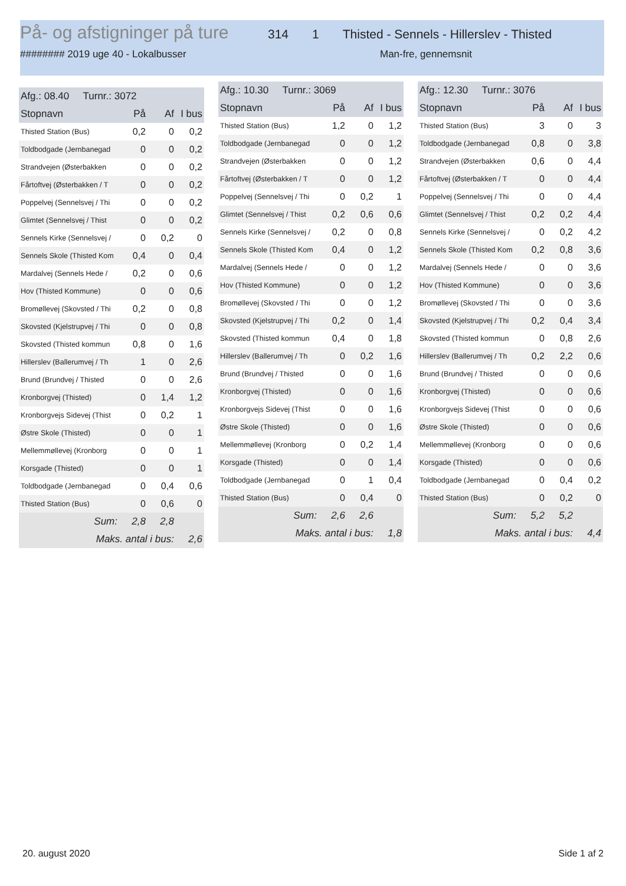På- og afstigninger på ture
314 1 Thisted - Sennels - Hillerslev - Thisted
######## 2019 uge 40 - Lokalbusser Man-fre, gennemsnit
| Afg.: 08.40 Turnr.: 3072 | | | |
| Stopnavn | På | Af | I bus |
| Thisted Station (Bus) | 0,2 | 0 | 0,2 |
| Toldbodgade (Jernbanegad | 0 | 0 | 0,2 |
| Strandvejen (Østerbakken | 0 | 0 | 0,2 |
| Fårtoftvej (Østerbakken / T | 0 | 0 | 0,2 |
| Poppelvej (Sennelsvej / Thi | 0 | 0 | 0,2 |
| Glimtet (Sennelsvej / Thist | 0 | 0 | 0,2 |
| Sennels Kirke (Sennelsvej / | 0 | 0,2 | 0 |
| Sennels Skole (Thisted Kom | 0,4 | 0 | 0,4 |
| Mardalvej (Sennels Hede / | 0,2 | 0 | 0,6 |
| Hov (Thisted Kommune) | 0 | 0 | 0,6 |
| Bromøllevej (Skovsted / Thi | 0,2 | 0 | 0,8 |
| Skovsted (Kjelstrupvej / Thi | 0 | 0 | 0,8 |
| Skovsted (Thisted kommun | 0,8 | 0 | 1,6 |
| Hillerslev (Ballerumvej / Th | 1 | 0 | 2,6 |
| Brund (Brundvej / Thisted | 0 | 0 | 2,6 |
| Kronborgvej (Thisted) | 0 | 1,4 | 1,2 |
| Kronborgvejs Sidevej (Thist | 0 | 0,2 | 1 |
| Østre Skole (Thisted) | 0 | 0 | 1 |
| Mellemmøllevej (Kronborg | 0 | 0 | 1 |
| Korsgade (Thisted) | 0 | 0 | 1 |
| Toldbodgade (Jernbanegad | 0 | 0,4 | 0,6 |
| Thisted Station (Bus) | 0 | 0,6 | 0 |
| Sum: | 2,8 | 2,8 | |
| Maks. antal i bus: | | | 2,6 |
| Afg.: 10.30 Turnr.: 3069 | | | |
| Stopnavn | På | Af | I bus |
| Thisted Station (Bus) | 1,2 | 0 | 1,2 |
| Toldbodgade (Jernbanegad | 0 | 0 | 1,2 |
| Strandvejen (Østerbakken | 0 | 0 | 1,2 |
| Fårtoftvej (Østerbakken / T | 0 | 0 | 1,2 |
| Poppelvej (Sennelsvej / Thi | 0 | 0,2 | 1 |
| Glimtet (Sennelsvej / Thist | 0,2 | 0,6 | 0,6 |
| Sennels Kirke (Sennelsvej / | 0,2 | 0 | 0,8 |
| Sennels Skole (Thisted Kom | 0,4 | 0 | 1,2 |
| Mardalvej (Sennels Hede / | 0 | 0 | 1,2 |
| Hov (Thisted Kommune) | 0 | 0 | 1,2 |
| Bromøllevej (Skovsted / Thi | 0 | 0 | 1,2 |
| Skovsted (Kjelstrupvej / Thi | 0,2 | 0 | 1,4 |
| Skovsted (Thisted kommun | 0,4 | 0 | 1,8 |
| Hillerslev (Ballerumvej / Th | 0 | 0,2 | 1,6 |
| Brund (Brundvej / Thisted | 0 | 0 | 1,6 |
| Kronborgvej (Thisted) | 0 | 0 | 1,6 |
| Kronborgvejs Sidevej (Thist | 0 | 0 | 1,6 |
| Østre Skole (Thisted) | 0 | 0 | 1,6 |
| Mellemmøllevej (Kronborg | 0 | 0,2 | 1,4 |
| Korsgade (Thisted) | 0 | 0 | 1,4 |
| Toldbodgade (Jernbanegad | 0 | 1 | 0,4 |
| Thisted Station (Bus) | 0 | 0,4 | 0 |
| Sum: | 2,6 | 2,6 | |
| Maks. antal i bus: | | | 1,8 |
| Afg.: 12.30 Turnr.: 3076 | | | |
| Stopnavn | På | Af | I bus |
| Thisted Station (Bus) | 3 | 0 | 3 |
| Toldbodgade (Jernbanegad | 0,8 | 0 | 3,8 |
| Strandvejen (Østerbakken | 0,6 | 0 | 4,4 |
| Fårtoftvej (Østerbakken / T | 0 | 0 | 4,4 |
| Poppelvej (Sennelsvej / Thi | 0 | 0 | 4,4 |
| Glimtet (Sennelsvej / Thist | 0,2 | 0,2 | 4,4 |
| Sennels Kirke (Sennelsvej / | 0 | 0,2 | 4,2 |
| Sennels Skole (Thisted Kom | 0,2 | 0,8 | 3,6 |
| Mardalvej (Sennels Hede / | 0 | 0 | 3,6 |
| Hov (Thisted Kommune) | 0 | 0 | 3,6 |
| Bromøllevej (Skovsted / Thi | 0 | 0 | 3,6 |
| Skovsted (Kjelstrupvej / Thi | 0,2 | 0,4 | 3,4 |
| Skovsted (Thisted kommun | 0 | 0,8 | 2,6 |
| Hillerslev (Ballerumvej / Th | 0,2 | 2,2 | 0,6 |
| Brund (Brundvej / Thisted | 0 | 0 | 0,6 |
| Kronborgvej (Thisted) | 0 | 0 | 0,6 |
| Kronborgvejs Sidevej (Thist | 0 | 0 | 0,6 |
| Østre Skole (Thisted) | 0 | 0 | 0,6 |
| Mellemmøllevej (Kronborg | 0 | 0 | 0,6 |
| Korsgade (Thisted) | 0 | 0 | 0,6 |
| Toldbodgade (Jernbanegad | 0 | 0,4 | 0,2 |
| Thisted Station (Bus) | 0 | 0,2 | 0 |
| Sum: | 5,2 | 5,2 | |
| Maks. antal i bus: | | | 4,4 |
20. august 2020 Side 1 af 2